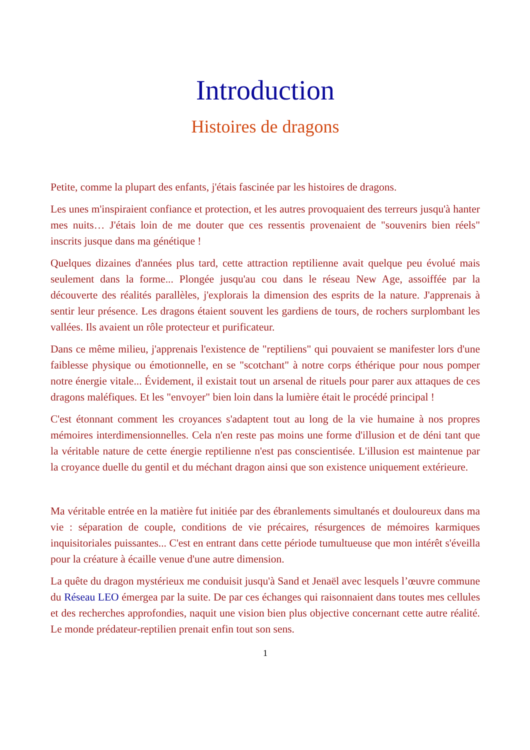Introduction
Histoires de dragons
Petite, comme la plupart des enfants, j'étais fascinée par les histoires de dragons.
Les unes m'inspiraient confiance et protection, et les autres provoquaient des terreurs jusqu'à hanter mes nuits… J'étais loin de me douter que ces ressentis provenaient de "souvenirs bien réels" inscrits jusque dans ma génétique !
Quelques dizaines d'années plus tard, cette attraction reptilienne avait quelque peu évolué mais seulement dans la forme... Plongée jusqu'au cou dans le réseau New Age, assoiffée par la découverte des réalités parallèles, j'explorais la dimension des esprits de la nature. J'apprenais à sentir leur présence. Les dragons étaient souvent les gardiens de tours, de rochers surplombant les vallées. Ils avaient un rôle protecteur et purificateur.
Dans ce même milieu, j'apprenais l'existence de "reptiliens" qui pouvaient se manifester lors d'une faiblesse physique ou émotionnelle, en se "scotchant" à notre corps éthérique pour nous pomper notre énergie vitale... Évidement, il existait tout un arsenal de rituels pour parer aux attaques de ces dragons maléfiques. Et les "envoyer" bien loin dans la lumière était le procédé principal !
C'est étonnant comment les croyances s'adaptent tout au long de la vie humaine à nos propres mémoires interdimensionnelles. Cela n'en reste pas moins une forme d'illusion et de déni tant que la véritable nature de cette énergie reptilienne n'est pas conscientisée. L'illusion est maintenue par la croyance duelle du gentil et du méchant dragon ainsi que son existence uniquement extérieure.
Ma véritable entrée en la matière fut initiée par des ébranlements simultanés et douloureux dans ma vie : séparation de couple, conditions de vie précaires, résurgences de mémoires karmiques inquisitoriales puissantes... C'est en entrant dans cette période tumultueuse que mon intérêt s'éveilla pour la créature à écaille venue d'une autre dimension.
La quête du dragon mystérieux me conduisit jusqu'à Sand et Jenaël avec lesquels l’œuvre commune du Réseau LEO émergea par la suite. De par ces échanges qui raisonnaient dans toutes mes cellules et des recherches approfondies, naquit une vision bien plus objective concernant cette autre réalité. Le monde prédateur-reptilien prenait enfin tout son sens.
1